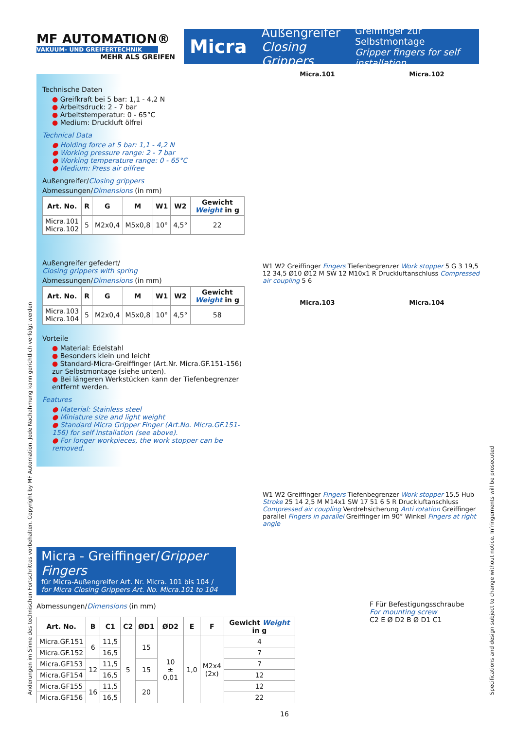MF AUTOMATION®
VAKUUM- UND GREIFERTECHNIK
MEHR ALS GREIFEN
Micra Außengreifer
Closing Grippers Greiffinger zur Selbstmontage
Gripper fingers for self installation
Technische Daten
● Greifkraft bei 5 bar: 1,1 - 4,2 N
● Arbeitsdruck: 2 - 7 bar
● Arbeitstemperatur: 0 - 65°C
● Medium: Druckluft ölfrei
Technical Data
● Holding force at 5 bar: 1,1 - 4,2 N
● Working pressure range: 2 - 7 bar
● Working temperature range: 0 - 65°C
● Medium: Press air oilfree
Außengreifer/Closing grippers
Abmessungen/Dimensions (in mm)
| Art. No. | R | G | M | W1 | W2 | Gewicht Weight in g |
| --- | --- | --- | --- | --- | --- | --- |
| Micra.101 Micra.102 | 5 | M2x0,4 | M5x0,8 | 10° | 4,5° | 22 |
Außengreifer gefedert/
Closing grippers with spring
Abmessungen/Dimensions (in mm)
| Art. No. | R | G | M | W1 | W2 | Gewicht Weight in g |
| --- | --- | --- | --- | --- | --- | --- |
| Micra.103 Micra.104 | 5 | M2x0,4 | M5x0,8 | 10° | 4,5° | 58 |
Vorteile
● Material: Edelstahl
● Besonders klein und leicht
● Standard-Micra-Greiffinger (Art.Nr. Micra.GF.151-156) zur Selbstmontage (siehe unten).
● Bei längeren Werkstücken kann der Tiefenbegrenzer entfernt werden.
Features
● Material: Stainless steel
● Miniature size and light weight
● Standard Micra Gripper Finger (Art.No. Micra.GF.151-156) for self installation (see above).
● For longer workpieces, the work stopper can be removed.
Micra.101 Micra.102
W1 W2 Greiffinger Fingers Tiefenbegrenzer Work stopper 5 G 3 19,5 12 34,5 Ø10 Ø12 M SW 12 M10x1 R Druckluftanschluss Compressed air coupling 5 6
Micra.103 Micra.104
W1 W2 Greiffinger Fingers Tiefenbegrenzer Work stopper 15,5 Hub Stroke 25 14 2,5 M M14x1 SW 17 51 6 5 R Druckluftanschluss Compressed air coupling Verdrehsicherung Anti rotation Greiffinger parallel Fingers in parallel Greiffinger im 90° Winkel Fingers at right angle
Micra - Greiffinger/Gripper Fingers
für Micra-Außengreifer Art. Nr. Micra. 101 bis 104 /
for Micra Closing Grippers Art. No. Micra.101 to 104
Abmessungen/Dimensions (in mm)
| Art. No. | B | C1 | C2 | ØD1 | ØD2 | E | F | Gewicht Weight in g |
| --- | --- | --- | --- | --- | --- | --- | --- | --- |
| Micra.GF.151 | 6 | 11,5 | 5 | 15 | 10 ± 0,01 | 1,0 | M2x4 (2x) | 4 |
| Micra.GF.152 | | 16,5 | | | | | | 7 |
| Micra.GF153 | 12 | 11,5 | | 15 | | | | 7 |
| Micra.GF154 | | 16,5 | | | | | | 12 |
| Micra.GF155 | 16 | 11,5 | | 20 | | | | 12 |
| Micra.GF156 | | 16,5 | | | | | | 22 |
16
F Für Befestigungsschraube
For mounting screw
C2 E Ø D2 B Ø D1 C1
Änderungen im Sinne des technischen Fortschrittes vorbehalten. Copyright by MF Automation. Jede Nachahmung kann gerichtlich verfolgt werden Specifications and design subject to change without notice. Infringements will be prosecuted